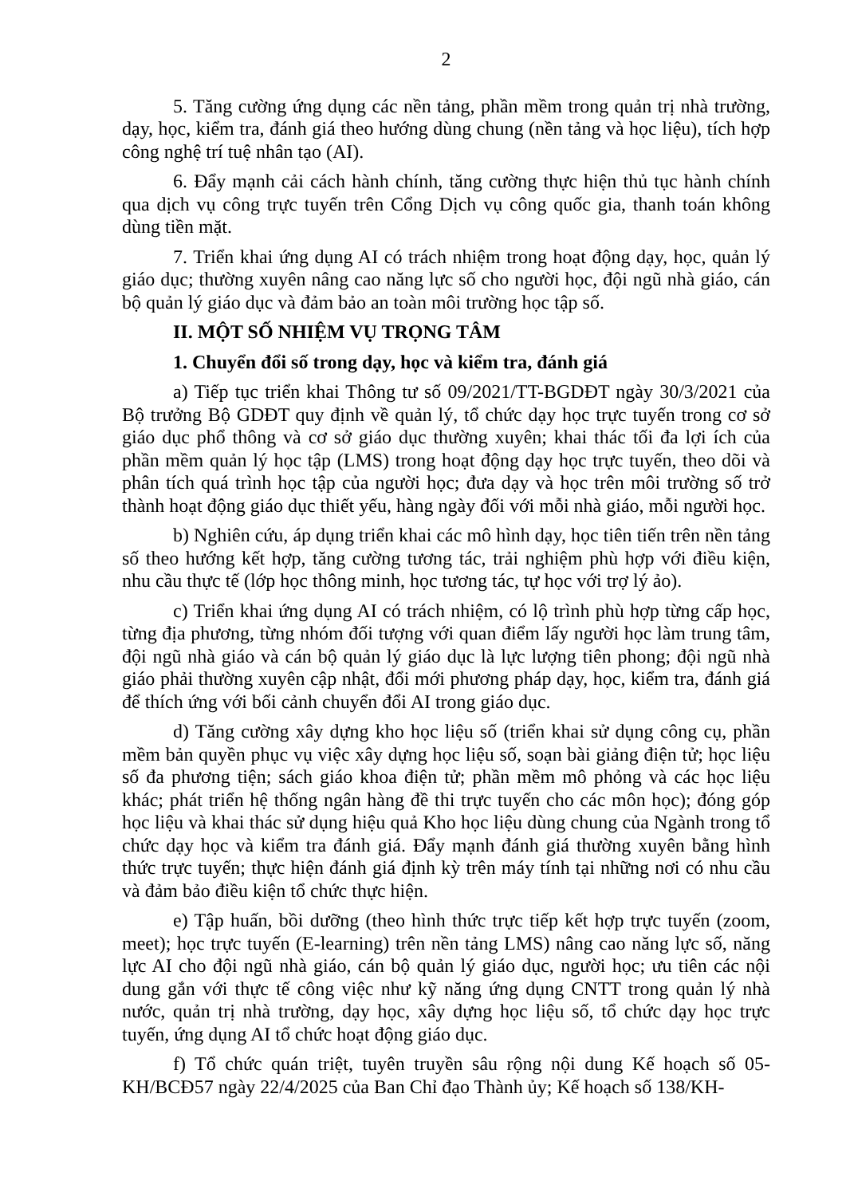2
5. Tăng cường ứng dụng các nền tảng, phần mềm trong quản trị nhà trường, dạy, học, kiểm tra, đánh giá theo hướng dùng chung (nền tảng và học liệu), tích hợp công nghệ trí tuệ nhân tạo (AI).
6. Đẩy mạnh cải cách hành chính, tăng cường thực hiện thủ tục hành chính qua dịch vụ công trực tuyến trên Cổng Dịch vụ công quốc gia, thanh toán không dùng tiền mặt.
7. Triển khai ứng dụng AI có trách nhiệm trong hoạt động dạy, học, quản lý giáo dục; thường xuyên nâng cao năng lực số cho người học, đội ngũ nhà giáo, cán bộ quản lý giáo dục và đảm bảo an toàn môi trường học tập số.
II. MỘT SỐ NHIỆM VỤ TRỌNG TÂM
1. Chuyển đổi số trong dạy, học và kiểm tra, đánh giá
a) Tiếp tục triển khai Thông tư số 09/2021/TT-BGDĐT ngày 30/3/2021 của Bộ trưởng Bộ GDĐT quy định về quản lý, tổ chức dạy học trực tuyến trong cơ sở giáo dục phổ thông và cơ sở giáo dục thường xuyên; khai thác tối đa lợi ích của phần mềm quản lý học tập (LMS) trong hoạt động dạy học trực tuyến, theo dõi và phân tích quá trình học tập của người học; đưa dạy và học trên môi trường số trở thành hoạt động giáo dục thiết yếu, hàng ngày đối với mỗi nhà giáo, mỗi người học.
b) Nghiên cứu, áp dụng triển khai các mô hình dạy, học tiên tiến trên nền tảng số theo hướng kết hợp, tăng cường tương tác, trải nghiệm phù hợp với điều kiện, nhu cầu thực tế (lớp học thông minh, học tương tác, tự học với trợ lý ảo).
c) Triển khai ứng dụng AI có trách nhiệm, có lộ trình phù hợp từng cấp học, từng địa phương, từng nhóm đối tượng với quan điểm lấy người học làm trung tâm, đội ngũ nhà giáo và cán bộ quản lý giáo dục là lực lượng tiên phong; đội ngũ nhà giáo phải thường xuyên cập nhật, đổi mới phương pháp dạy, học, kiểm tra, đánh giá để thích ứng với bối cảnh chuyển đổi AI trong giáo dục.
d) Tăng cường xây dựng kho học liệu số (triển khai sử dụng công cụ, phần mềm bản quyền phục vụ việc xây dựng học liệu số, soạn bài giảng điện tử; học liệu số đa phương tiện; sách giáo khoa điện tử; phần mềm mô phỏng và các học liệu khác; phát triển hệ thống ngân hàng đề thi trực tuyến cho các môn học); đóng góp học liệu và khai thác sử dụng hiệu quả Kho học liệu dùng chung của Ngành trong tổ chức dạy học và kiểm tra đánh giá. Đẩy mạnh đánh giá thường xuyên bằng hình thức trực tuyến; thực hiện đánh giá định kỳ trên máy tính tại những nơi có nhu cầu và đảm bảo điều kiện tổ chức thực hiện.
e) Tập huấn, bồi dưỡng (theo hình thức trực tiếp kết hợp trực tuyến (zoom, meet); học trực tuyến (E-learning) trên nền tảng LMS) nâng cao năng lực số, năng lực AI cho đội ngũ nhà giáo, cán bộ quản lý giáo dục, người học; ưu tiên các nội dung gắn với thực tế công việc như kỹ năng ứng dụng CNTT trong quản lý nhà nước, quản trị nhà trường, dạy học, xây dựng học liệu số, tổ chức dạy học trực tuyến, ứng dụng AI tổ chức hoạt động giáo dục.
f) Tổ chức quán triệt, tuyên truyền sâu rộng nội dung Kế hoạch số 05-KH/BCĐ57 ngày 22/4/2025 của Ban Chỉ đạo Thành ủy; Kế hoạch số 138/KH-